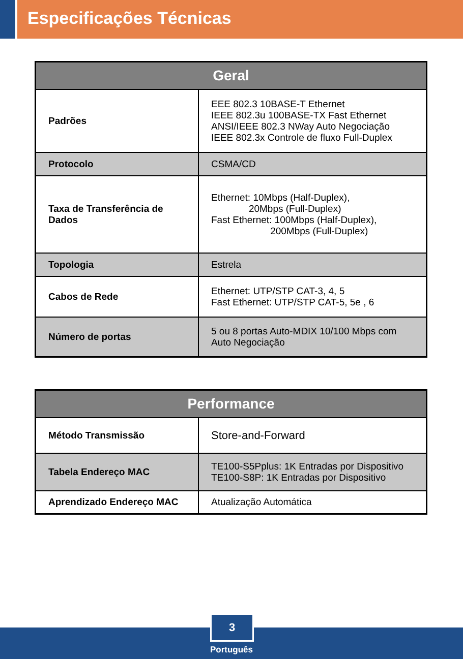Especificações Técnicas
| Geral | |
| --- | --- |
| Padrões | EEE 802.3 10BASE-T Ethernet IEEE 802.3u 100BASE-TX Fast Ethernet ANSI/IEEE 802.3 NWay Auto Negociação IEEE 802.3x Controle de fluxo Full-Duplex |
| Protocolo | CSMA/CD |
| Taxa de Transferência de Dados | Ethernet: 10Mbps (Half-Duplex), 20Mbps (Full-Duplex) Fast Ethernet: 100Mbps (Half-Duplex), 200Mbps (Full-Duplex) |
| Topologia | Estrela |
| Cabos de Rede | Ethernet: UTP/STP CAT-3, 4, 5 Fast Ethernet: UTP/STP CAT-5, 5e , 6 |
| Número de portas | 5 ou 8 portas Auto-MDIX 10/100 Mbps com Auto Negociação |
| Performance | |
| --- | --- |
| Método Transmissão | Store-and-Forward |
| Tabela Endereço MAC | TE100-S5Pplus: 1K Entradas por Dispositivo TE100-S8P: 1K Entradas por Dispositivo |
| Aprendizado Endereço MAC | Atualização Automática |
3
Português